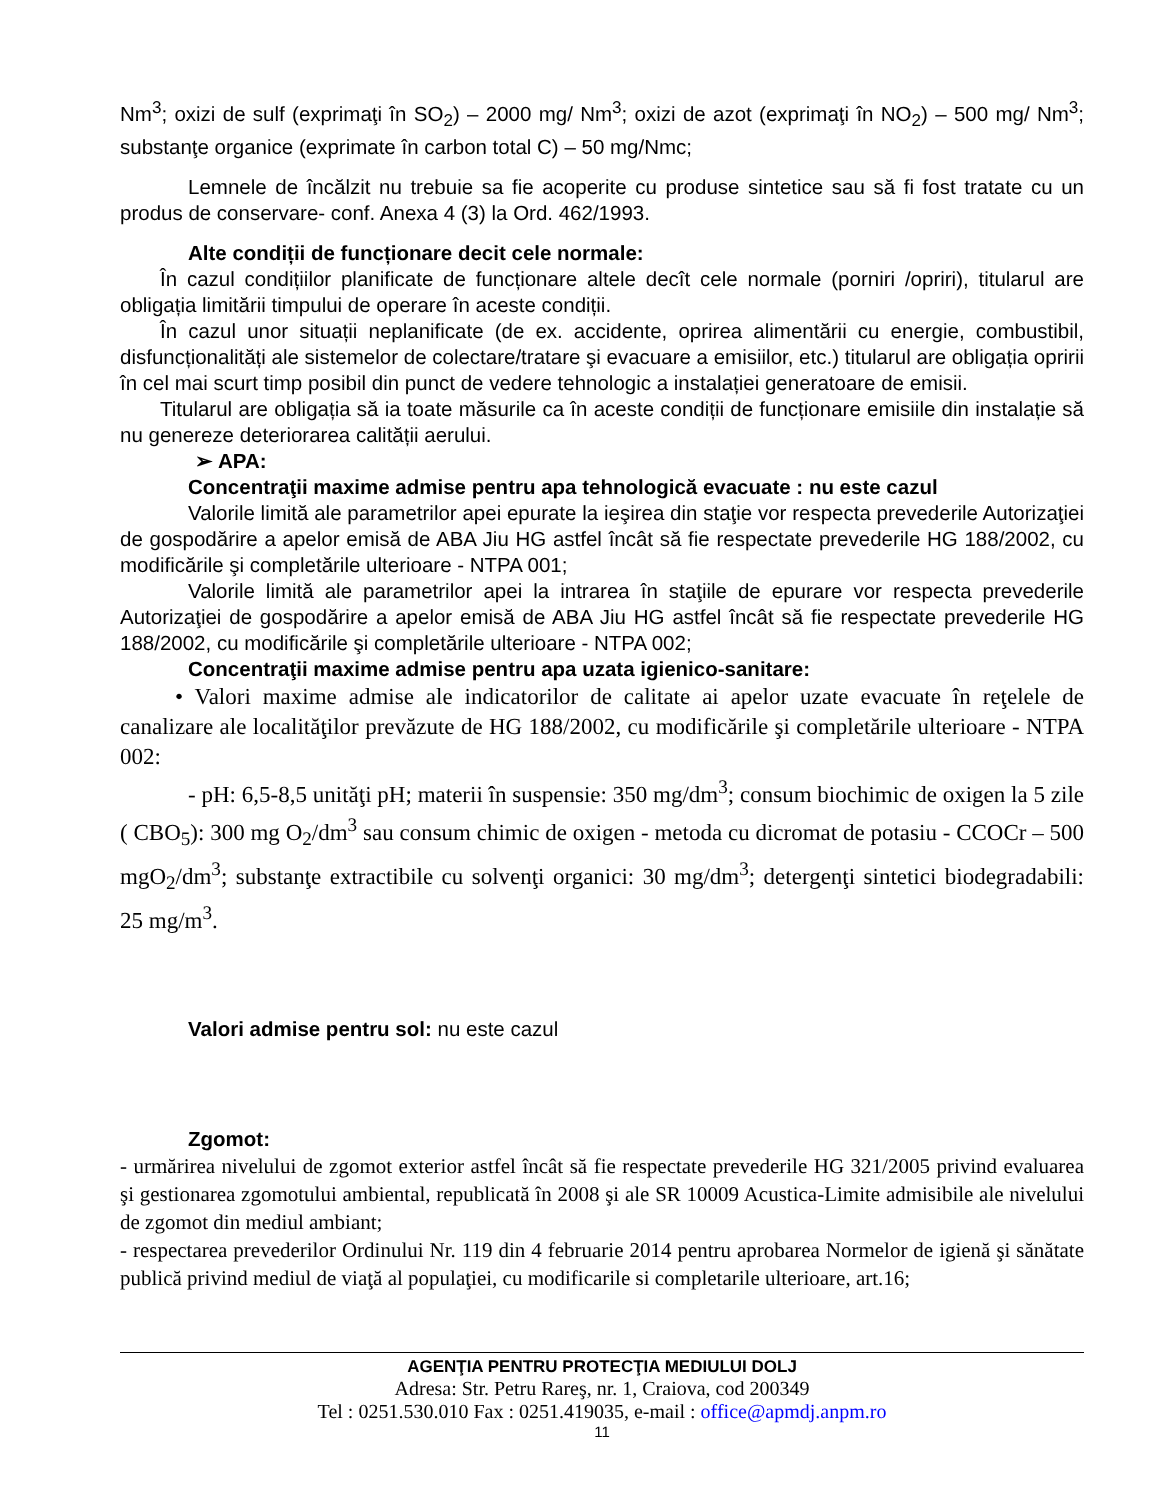Nm<sup>3</sup>; oxizi de sulf (exprimaţi în SO<sub>2</sub>) – 2000 mg/ Nm<sup>3</sup>; oxizi de azot (exprimaţi în NO<sub>2</sub>) – 500 mg/ Nm<sup>3</sup>; substanţe organice (exprimate în carbon total C) – 50 mg/Nmc;
Lemnele de încălzit nu trebuie sa fie acoperite cu produse sintetice sau să fi fost tratate cu un produs de conservare- conf. Anexa 4 (3) la Ord. 462/1993.
Alte condiții de funcționare decit cele normale:
În cazul condițiilor planificate de funcționare altele decît cele normale (porniri /opriri), titularul are obligația limitării timpului de operare în aceste condiții.
În cazul unor situații neplanificate (de ex. accidente, oprirea alimentării cu energie, combustibil, disfuncționalități ale sistemelor de colectare/tratare şi evacuare a emisiilor, etc.) titularul are obligația opririi în cel mai scurt timp posibil din punct de vedere tehnologic a instalației generatoare de emisii.
Titularul are obligația să ia toate măsurile ca în aceste condiții de funcționare emisiile din instalație să nu genereze deteriorarea calității aerului.
➢ APA:
Concentraţii maxime admise pentru apa tehnologică evacuate : nu este cazul
Valorile limită ale parametrilor apei epurate la ieşirea din staţie vor respecta prevederile Autorizaţiei de gospodărire a apelor emisă de ABA Jiu HG astfel încât să fie respectate prevederile HG 188/2002, cu modificările şi completările ulterioare - NTPA 001;
Valorile limită ale parametrilor apei la intrarea în staţiile de epurare vor respecta prevederile Autorizaţiei de gospodărire a apelor emisă de ABA Jiu HG astfel încât să fie respectate prevederile HG 188/2002, cu modificările şi completările ulterioare - NTPA 002;
Concentraţii maxime admise pentru apa uzata igienico-sanitare:
• Valori maxime admise ale indicatorilor de calitate ai apelor uzate evacuate în reţelele de canalizare ale localităţilor prevăzute de HG 188/2002, cu modificările şi completările ulterioare - NTPA 002:
- pH: 6,5-8,5 unităţi pH; materii în suspensie: 350 mg/dm<sup>3</sup>; consum biochimic de oxigen la 5 zile ( CBO<sub>5</sub>): 300 mg O<sub>2</sub>/dm<sup>3</sup> sau consum chimic de oxigen - metoda cu dicromat de potasiu - CCOCr – 500 mgO<sub>2</sub>/dm<sup>3</sup>; substanţe extractibile cu solvenţi organici: 30 mg/dm<sup>3</sup>; detergenţi sintetici biodegradabili: 25 mg/m<sup>3</sup>.
Valori admise pentru sol: nu este cazul
Zgomot:
- urmărirea nivelului de zgomot exterior astfel încât să fie respectate prevederile HG 321/2005 privind evaluarea şi gestionarea zgomotului ambiental, republicată în 2008 şi ale SR 10009 Acustica-Limite admisibile ale nivelului de zgomot din mediul ambiant;
- respectarea prevederilor Ordinului Nr. 119 din 4 februarie 2014 pentru aprobarea Normelor de igienă şi sănătate publică privind mediul de viaţă al populaţiei, cu modificarile si completarile ulterioare, art.16;
AGENŢIA PENTRU PROTECŢIA MEDIULUI DOLJ
Adresa: Str. Petru Rareş, nr. 1, Craiova, cod 200349
Tel : 0251.530.010 Fax : 0251.419035, e-mail : office@apmdj.anpm.ro
11